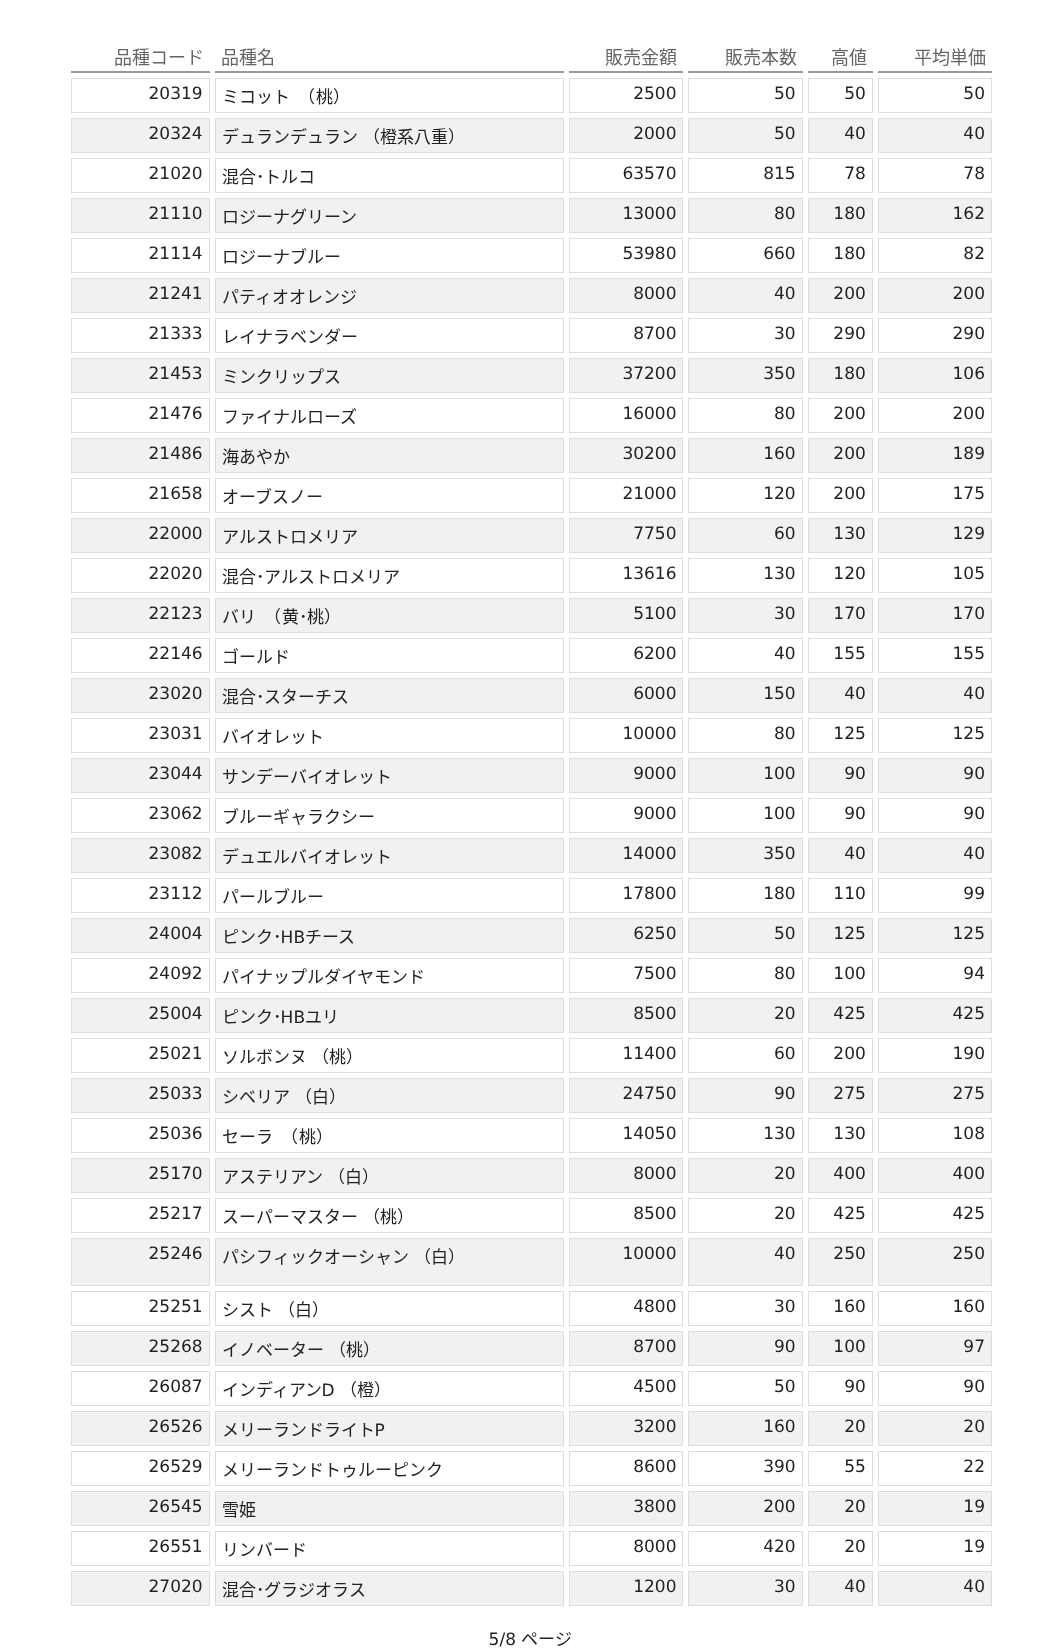| 品種コード | 品種名 | 販売金額 | 販売本数 | 高値 | 平均単価 |
| --- | --- | --- | --- | --- | --- |
| 20319 | ミコット （桃） | 2500 | 50 | 50 | 50 |
| 20324 | デュランデュラン （橙系八重） | 2000 | 50 | 40 | 40 |
| 21020 | 混合･トルコ | 63570 | 815 | 78 | 78 |
| 21110 | ロジーナグリーン | 13000 | 80 | 180 | 162 |
| 21114 | ロジーナブルー | 53980 | 660 | 180 | 82 |
| 21241 | パティオオレンジ | 8000 | 40 | 200 | 200 |
| 21333 | レイナラベンダー | 8700 | 30 | 290 | 290 |
| 21453 | ミンクリップス | 37200 | 350 | 180 | 106 |
| 21476 | ファイナルローズ | 16000 | 80 | 200 | 200 |
| 21486 | 海あやか | 30200 | 160 | 200 | 189 |
| 21658 | オーブスノー | 21000 | 120 | 200 | 175 |
| 22000 | アルストロメリア | 7750 | 60 | 130 | 129 |
| 22020 | 混合･アルストロメリア | 13616 | 130 | 120 | 105 |
| 22123 | バリ （黄･桃） | 5100 | 30 | 170 | 170 |
| 22146 | ゴールド | 6200 | 40 | 155 | 155 |
| 23020 | 混合･スターチス | 6000 | 150 | 40 | 40 |
| 23031 | バイオレット | 10000 | 80 | 125 | 125 |
| 23044 | サンデーバイオレット | 9000 | 100 | 90 | 90 |
| 23062 | ブルーギャラクシー | 9000 | 100 | 90 | 90 |
| 23082 | デュエルバイオレット | 14000 | 350 | 40 | 40 |
| 23112 | パールブルー | 17800 | 180 | 110 | 99 |
| 24004 | ピンク･HBチース | 6250 | 50 | 125 | 125 |
| 24092 | パイナップルダイヤモンド | 7500 | 80 | 100 | 94 |
| 25004 | ピンク･HBユリ | 8500 | 20 | 425 | 425 |
| 25021 | ソルボンヌ （桃） | 11400 | 60 | 200 | 190 |
| 25033 | シベリア （白） | 24750 | 90 | 275 | 275 |
| 25036 | セーラ （桃） | 14050 | 130 | 130 | 108 |
| 25170 | アステリアン （白） | 8000 | 20 | 400 | 400 |
| 25217 | スーパーマスター （桃） | 8500 | 20 | 425 | 425 |
| 25246 | パシフィックオーシャン （白） | 10000 | 40 | 250 | 250 |
| 25251 | シスト （白） | 4800 | 30 | 160 | 160 |
| 25268 | イノベーター （桃） | 8700 | 90 | 100 | 97 |
| 26087 | インディアンD （橙） | 4500 | 50 | 90 | 90 |
| 26526 | メリーランドライトP | 3200 | 160 | 20 | 20 |
| 26529 | メリーランドトゥルーピンク | 8600 | 390 | 55 | 22 |
| 26545 | 雪姫 | 3800 | 200 | 20 | 19 |
| 26551 | リンバード | 8000 | 420 | 20 | 19 |
| 27020 | 混合･グラジオラス | 1200 | 30 | 40 | 40 |
5/8 ページ